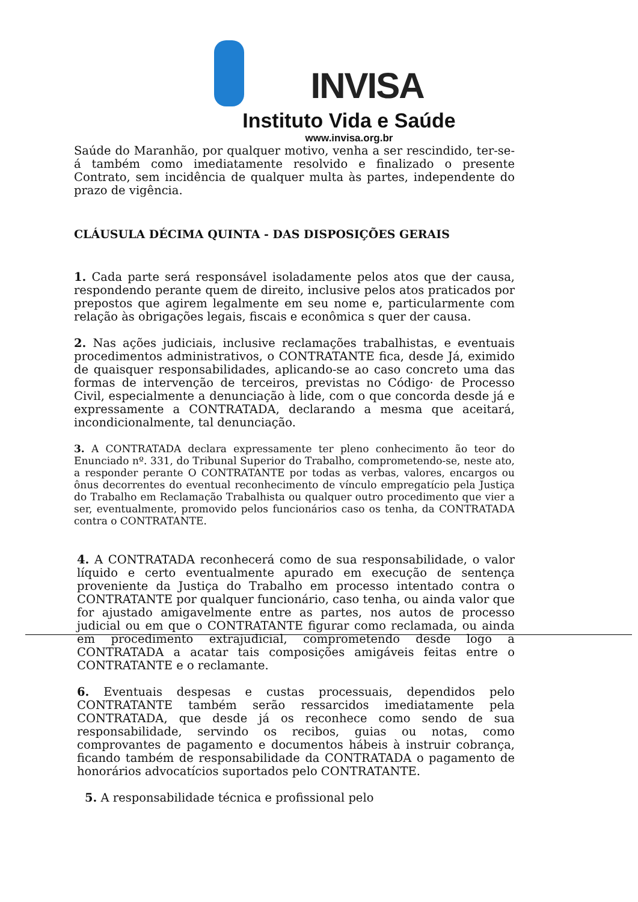INVISA
Instituto Vida e Saúde
www.invisa.org.br
Saúde do Maranhão, por qualquer motivo, venha a ser rescindido, ter-se-á também como imediatamente resolvido e finalizado o presente Contrato, sem incidência de qualquer multa às partes, independente do prazo de vigência.
CLÁUSULA DÉCIMA QUINTA - DAS DISPOSIÇÕES GERAIS
1. Cada parte será responsável isoladamente pelos atos que der causa, respondendo perante quem de direito, inclusive pelos atos praticados por prepostos que agirem legalmente em seu nome e, particularmente com relação às obrigações legais, fiscais e econômica s quer der causa.
2. Nas ações judiciais, inclusive reclamações trabalhistas, e eventuais procedimentos administrativos, o CONTRATANTE fica, desde Já, eximido de quaisquer responsabilidades, aplicando-se ao caso concreto uma das formas de intervenção de terceiros, previstas no Código· de Processo Civil, especialmente a denunciação à lide, com o que concorda desde já e expressamente a CONTRATADA, declarando a mesma que aceitará, incondicionalmente, tal denunciação.
3. A CONTRATADA declara expressamente ter pleno conhecimento ão teor do Enunciado nº. 331, do Tribunal Superior do Trabalho, comprometendo-se, neste ato, a responder perante O CONTRATANTE por todas as verbas, valores, encargos ou ônus decorrentes do eventual reconhecimento de vínculo empregatício pela Justiça do Trabalho em Reclamação Trabalhista ou qualquer outro procedimento que vier a ser, eventualmente, promovido pelos funcionários caso os tenha, da CONTRATADA contra o CONTRATANTE.
4. A CONTRATADA reconhecerá como de sua responsabilidade, o valor líquido e certo eventualmente apurado em execução de sentença proveniente da Justiça do Trabalho em processo intentado contra o CONTRATANTE por qualquer funcionário, caso tenha, ou ainda valor que for ajustado amigavelmente entre as partes, nos autos de processo judicial ou em que o CONTRATANTE figurar como reclamada, ou ainda em procedimento extrajudicial, comprometendo desde logo a CONTRATADA a acatar tais composições amigáveis feitas entre o CONTRATANTE e o reclamante.
6. Eventuais despesas e custas processuais, dependidos pelo CONTRATANTE também serão ressarcidos imediatamente pela CONTRATADA, que desde já os reconhece como sendo de sua responsabilidade, servindo os recibos, guias ou notas, como comprovantes de pagamento e documentos hábeis à instruir cobrança, ficando também de responsabilidade da CONTRATADA o pagamento de honorários advocatícios suportados pelo CONTRATANTE.
5. A responsabilidade técnica e profissional pelo